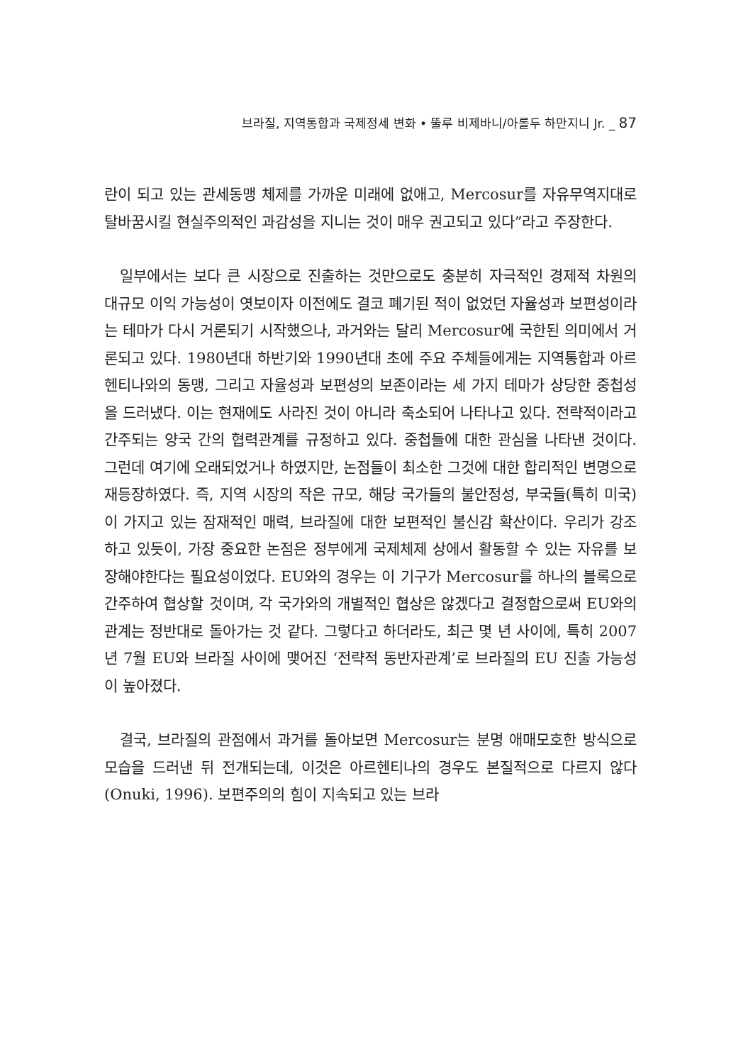브라질, 지역통합과 국제정세 변화 • 뚤루 비제바니/아롤두 하만지니 Jr. _ 87
란이 되고 있는 관세동맹 체제를 가까운 미래에 없애고, Mercosur를 자유무역지대로 탈바꿈시킬 현실주의적인 과감성을 지니는 것이 매우 권고되고 있다”라고 주장한다.
일부에서는 보다 큰 시장으로 진출하는 것만으로도 충분히 자극적인 경제적 차원의 대규모 이익 가능성이 엿보이자 이전에도 결코 폐기된 적이 없었던 자율성과 보편성이라는 테마가 다시 거론되기 시작했으나, 과거와는 달리 Mercosur에 국한된 의미에서 거론되고 있다. 1980년대 하반기와 1990년대 초에 주요 주체들에게는 지역통합과 아르헨티나와의 동맹, 그리고 자율성과 보편성의 보존이라는 세 가지 테마가 상당한 중첩성을 드러냈다. 이는 현재에도 사라진 것이 아니라 축소되어 나타나고 있다. 전략적이라고 간주되는 양국 간의 협력관계를 규정하고 있다. 중첩들에 대한 관심을 나타낸 것이다. 그런데 여기에 오래되었거나 하였지만, 논점들이 최소한 그것에 대한 합리적인 변명으로 재등장하였다. 즉, 지역 시장의 작은 규모, 해당 국가들의 불안정성, 부국들(특히 미국)이 가지고 있는 잠재적인 매력, 브라질에 대한 보편적인 불신감 확산이다. 우리가 강조하고 있듯이, 가장 중요한 논점은 정부에게 국제체제 상에서 활동할 수 있는 자유를 보장해야한다는 필요성이었다. EU와의 경우는 이 기구가 Mercosur를 하나의 블록으로 간주하여 협상할 것이며, 각 국가와의 개별적인 협상은 않겠다고 결정함으로써 EU와의 관계는 정반대로 돌아가는 것 같다. 그렇다고 하더라도, 최근 몇 년 사이에, 특히 2007년 7월 EU와 브라질 사이에 맺어진 ‘전략적 동반자관계’로 브라질의 EU 진출 가능성이 높아졌다.
결국, 브라질의 관점에서 과거를 돌아보면 Mercosur는 분명 애매모호한 방식으로 모습을 드러낸 뒤 전개되는데, 이것은 아르헨티나의 경우도 본질적으로 다르지 않다(Onuki, 1996). 보편주의의 힘이 지속되고 있는 브라